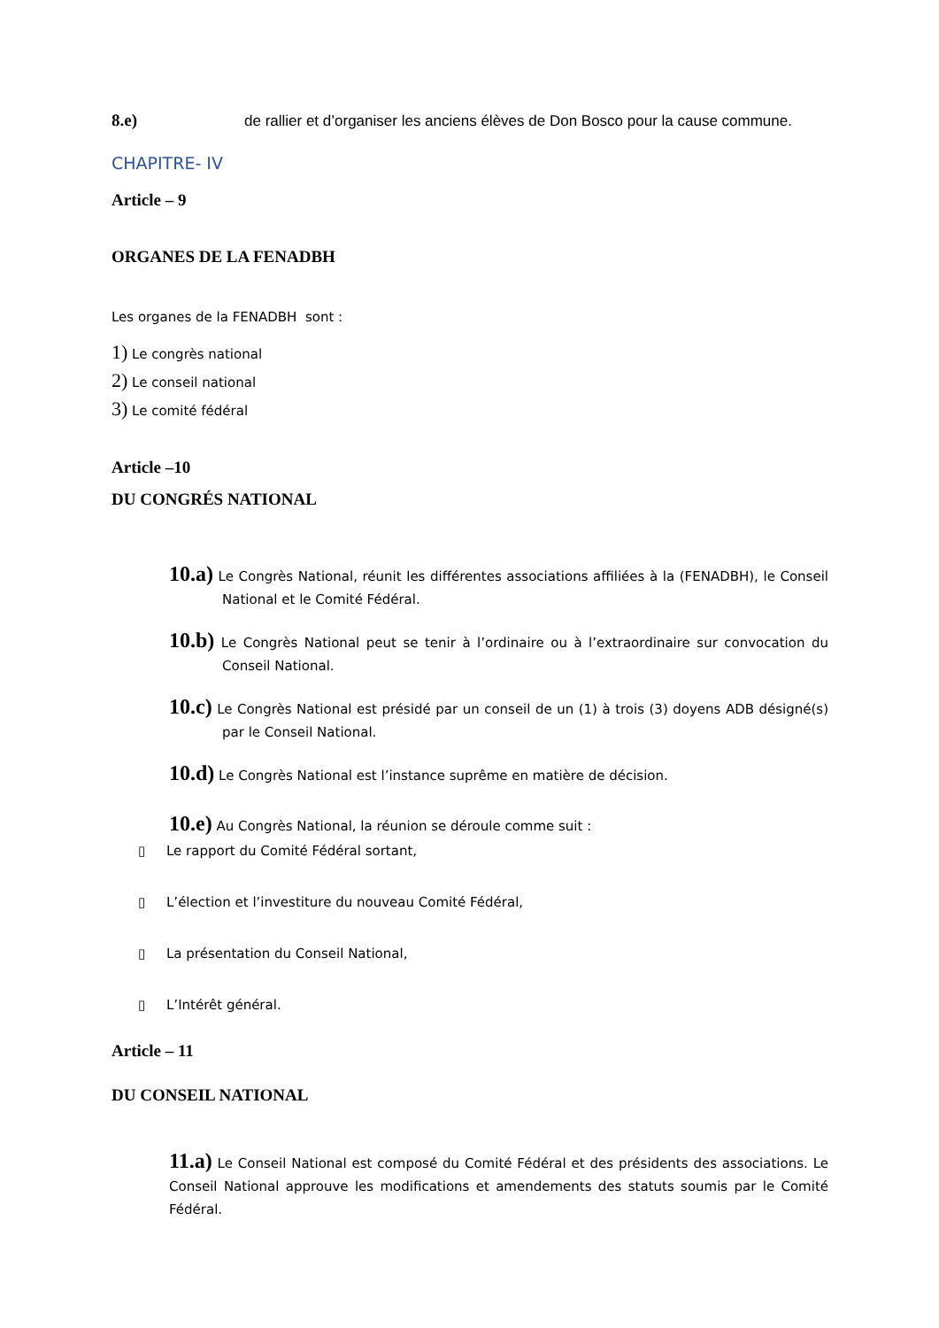8.e) de rallier et d’organiser les anciens élèves de Don Bosco pour la cause commune.
CHAPITRE- IV
Article – 9
ORGANES DE LA FENADBH
Les organes de la FENADBH sont :
1) Le congrès national
2) Le conseil national
3) Le comité fédéral
Article –10
DU CONGRÉS NATIONAL
10.a) Le Congrès National, réunit les différentes associations affiliées à la (FENADBH), le Conseil National et le Comité Fédéral.
10.b) Le Congrès National peut se tenir à l’ordinaire ou à l’extraordinaire sur convocation du Conseil National.
10.c) Le Congrès National est présidé par un conseil de un (1) à trois (3) doyens ADB désigné(s) par le Conseil National.
10.d) Le Congrès National est l’instance suprême en matière de décision.
10.e) Au Congrès National, la réunion se déroule comme suit :
▯ Le rapport du Comité Fédéral sortant,
▯ L’élection et l’investiture du nouveau Comité Fédéral,
▯ La présentation du Conseil National,
▯ L’Intérêt général.
Article – 11
DU CONSEIL NATIONAL
11.a) Le Conseil National est composé du Comité Fédéral et des présidents des associations. Le Conseil National approuve les modifications et amendements des statuts soumis par le Comité Fédéral.